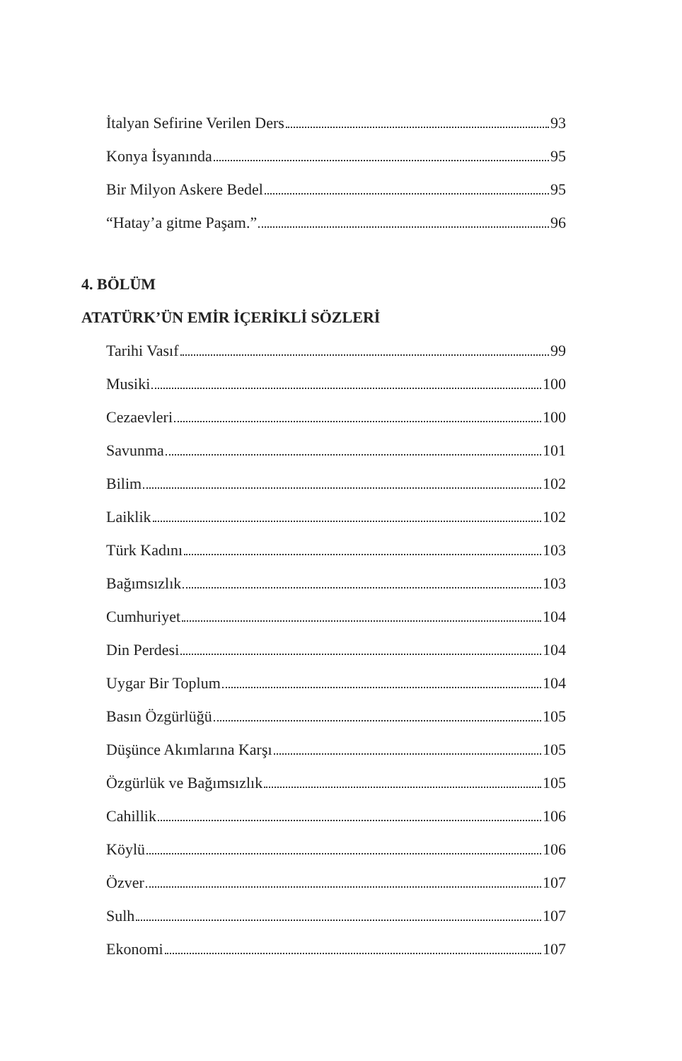İtalyan Sefirine Verilen Ders 93
Konya İsyanında 95
Bir Milyon Askere Bedel 95
“Hatay’a gitme Paşam.” 96
4. BÖLÜM
ATATÜRK’ÜN EMİR İÇERİKLİ SÖZLERİ
Tarihi Vasıf 99
Musiki 100
Cezaevleri 100
Savunma 101
Bilim 102
Laiklik 102
Türk Kadını 103
Bağımsızlık 103
Cumhuriyet 104
Din Perdesi 104
Uygar Bir Toplum 104
Basın Özgürlüğü 105
Düşünce Akımlarına Karşı 105
Özgürlük ve Bağımsızlık 105
Cahillik 106
Köylü 106
Özver 107
Sulh 107
Ekonomi 107